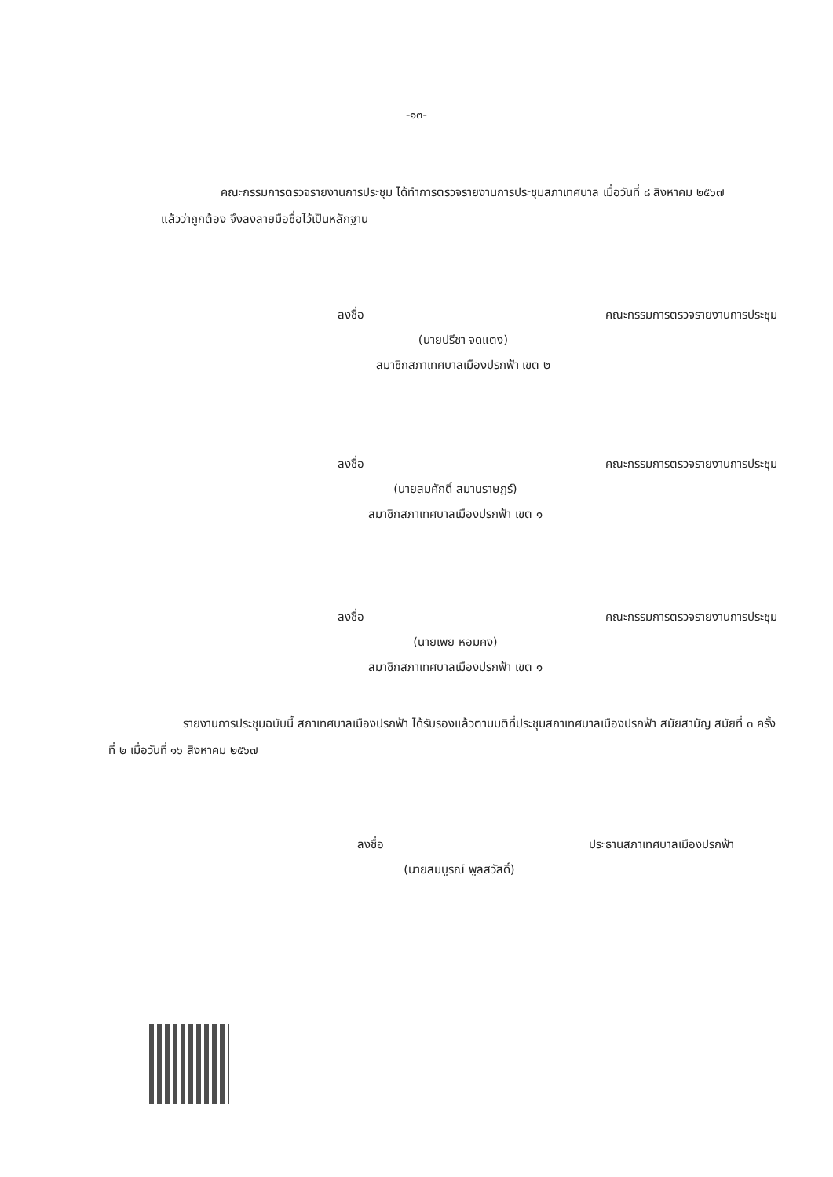-๑๓-
คณะกรรมการตรวจรายงานการประชุม ได้ทำการตรวจรายงานการประชุมสภาเทศบาล เมื่อวันที่ ๘ สิงหาคม ๒๕๖๗ แล้วว่าถูกต้อง จึงลงลายมือชื่อไว้เป็นหลักฐาน
ลงชื่อ คณะกรรมการตรวจรายงานการประชุม
(นายปรีชา จดแตง)
สมาชิกสภาเทศบาลเมืองปรกฟ้า เขต ๒
ลงชื่อ คณะกรรมการตรวจรายงานการประชุม
(นายสมศักดิ์ สมานราษฎร์)
สมาชิกสภาเทศบาลเมืองปรกฟ้า เขต ๑
ลงชื่อ คณะกรรมการตรวจรายงานการประชุม
(นายเพย หอมคง)
สมาชิกสภาเทศบาลเมืองปรกฟ้า เขต ๑
รายงานการประชุมฉบับนี้ สภาเทศบาลเมืองปรกฟ้า ได้รับรองแล้วตามมติที่ประชุมสภาเทศบาลเมืองปรกฟ้า สมัยสามัญ สมัยที่ ๓ ครั้งที่ ๒ เมื่อวันที่ ๑๖ สิงหาคม ๒๕๖๗
ลงชื่อ ประธานสภาเทศบาลเมืองปรกฟ้า
(นายสมบูรณ์ พูลสวัสดิ์)